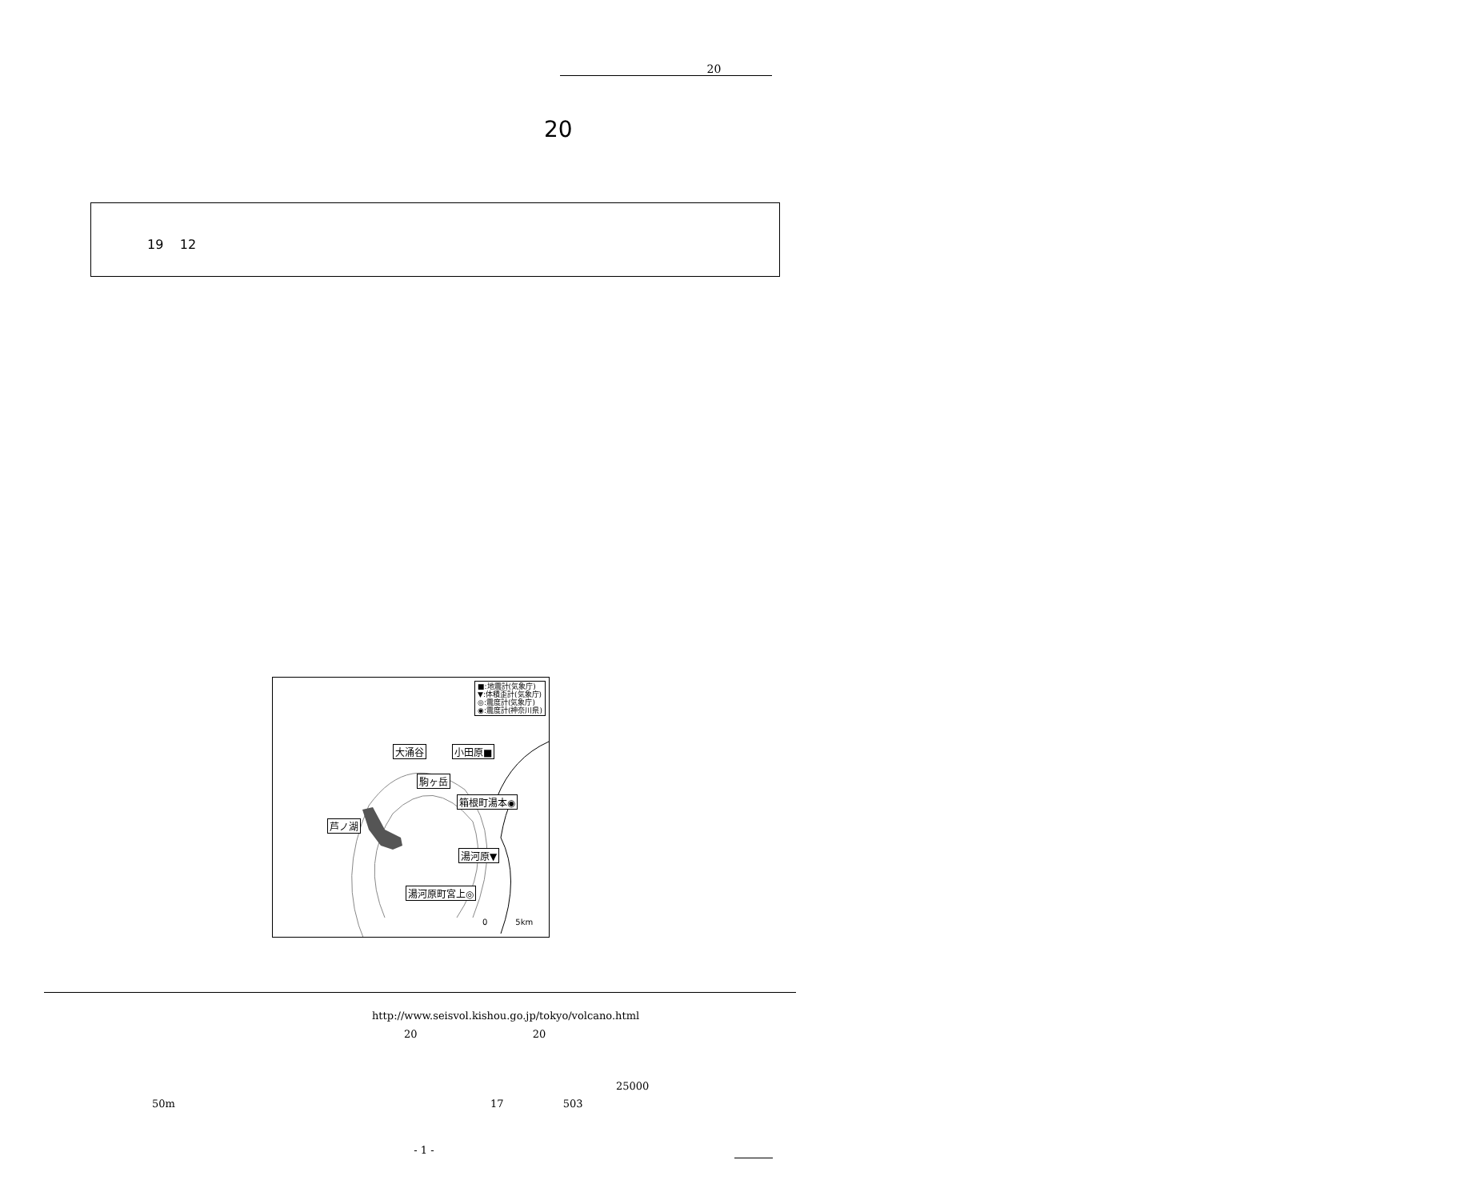20
20
19 12
■:地震計(気象庁)
▼:体積歪計(気象庁)
◎:震度計(気象庁)
◉:震度計(神奈川県)
大涌谷 小田原■
駒ヶ岳
箱根町湯本◉
芦ノ湖
湯河原▼
湯河原町宮上◎
0 5km
http://www.seisvol.kishou.go.jp/tokyo/volcano.html
20 20
25000
50m 17 503
- 1 -